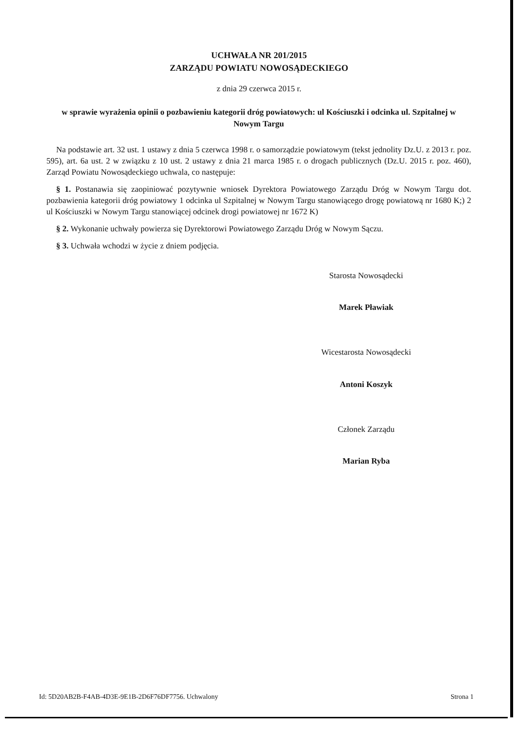UCHWAŁA NR 201/2015
ZARZĄDU POWIATU NOWOSĄDECKIEGO
z dnia 29 czerwca 2015 r.
w sprawie wyrażenia opinii o pozbawieniu kategorii dróg powiatowych: ul Kościuszki i odcinka ul. Szpitalnej w Nowym Targu
Na podstawie art. 32 ust. 1 ustawy z dnia 5 czerwca 1998 r. o samorządzie powiatowym (tekst jednolity Dz.U. z 2013 r. poz. 595), art. 6a ust. 2 w związku z 10 ust. 2 ustawy z dnia 21 marca 1985 r. o drogach publicznych (Dz.U. 2015 r. poz. 460), Zarząd Powiatu Nowosądeckiego uchwala, co następuje:
§ 1. Postanawia się zaopiniować pozytywnie wniosek Dyrektora Powiatowego Zarządu Dróg w Nowym Targu dot. pozbawienia kategorii dróg powiatowy 1 odcinka ul Szpitalnej w Nowym Targu stanowiącego drogę powiatową nr 1680 K;) 2 ul Kościuszki w Nowym Targu stanowiącej odcinek drogi powiatowej nr 1672 K)
§ 2. Wykonanie uchwały powierza się Dyrektorowi Powiatowego Zarządu Dróg w Nowym Sączu.
§ 3. Uchwała wchodzi w życie z dniem podjęcia.
Starosta Nowosądecki
Marek Pławiak
Wicestarosta Nowosądecki
Antoni Koszyk
Członek Zarządu
Marian Ryba
Id: 5D20AB2B-F4AB-4D3E-9E1B-2D6F76DF7756. Uchwalony Strona 1